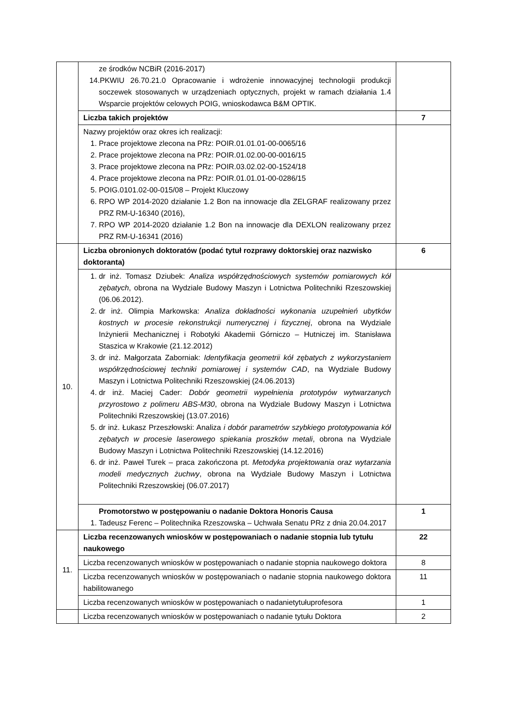| | ze środków NCBiR (2016-2017) 14.PKWIU 26.70.21.0 Opracowanie i wdrożenie innowacyjnej technologii produkcji soczewek stosowanych w urządzeniach optycznych, projekt w ramach działania 1.4 Wsparcie projektów celowych POIG, wnioskodawca B&M OPTIK. | |
| | Liczba takich projektów | 7 |
| | Nazwy projektów oraz okres ich realizacji: 1. Prace projektowe zlecona na PRz: POIR.01.01.01-00-0065/16 2. Prace projektowe zlecona na PRz: POIR.01.02.00-00-0016/15 3. Prace projektowe zlecona na PRz: POIR.03.02.02-00-1524/18 4. Prace projektowe zlecona na PRz: POIR.01.01.01-00-0286/15 5. POIG.0101.02-00-015/08 – Projekt Kluczowy 6. RPO WP 2014-2020 działanie 1.2 Bon na innowacje dla ZELGRAF realizowany przez PRZ RM-U-16340 (2016), 7. RPO WP 2014-2020 działanie 1.2 Bon na innowacje dla DEXLON realizowany przez PRZ RM-U-16341 (2016) | |
| 10. | Liczba obronionych doktoratów (podać tytuł rozprawy doktorskiej oraz nazwisko doktoranta) | 6 |
| | 1. dr inż. Tomasz Dziubek: Analiza współrzędnościowych systemów pomiarowych kół zębatych , obrona na Wydziale Budowy Maszyn i Lotnictwa Politechniki Rzeszowskiej (06.06.2012). 2. dr inż. Olimpia Markowska: Analiza dokładności wykonania uzupełnień ubytków kostnych w procesie rekonstrukcji numerycznej i fizycznej , obrona na Wydziale Inżynierii Mechanicznej i Robotyki Akademii Górniczo – Hutniczej im. Stanisława Staszica w Krakowie (21.12.2012) 3. dr inż. Małgorzata Zaborniak: Identyfikacja geometrii kół zębatych z wykorzystaniem współrzędnościowej techniki pomiarowej i systemów CAD , na Wydziale Budowy Maszyn i Lotnictwa Politechniki Rzeszowskiej (24.06.2013) 4. dr inż. Maciej Cader: Dobór geometrii wypełnienia prototypów wytwarzanych przyrostowo z polimeru ABS-M30 , obrona na Wydziale Budowy Maszyn i Lotnictwa Politechniki Rzeszowskiej (13.07.2016) 5. dr inż. Łukasz Przeszłowski: Analiza i dobór parametrów szybkiego prototypowania kół zębatych w procesie laserowego spiekania proszków metali , obrona na Wydziale Budowy Maszyn i Lotnictwa Politechniki Rzeszowskiej (14.12.2016) 6. dr inż. Paweł Turek – praca zakończona pt. Metodyka projektowania oraz wytarzania modeli medycznych żuchwy , obrona na Wydziale Budowy Maszyn i Lotnictwa Politechniki Rzeszowskiej (06.07.2017) | |
| | Promotorstwo w postępowaniu o nadanie Doktora Honoris Causa 1. Tadeusz Ferenc – Politechnika Rzeszowska – Uchwała Senatu PRz z dnia 20.04.2017 | 1 |
| 11. | Liczba recenzowanych wniosków w postępowaniach o nadanie stopnia lub tytułu naukowego | 22 |
| | Liczba recenzowanych wniosków w postępowaniach o nadanie stopnia naukowego doktora | 8 |
| | Liczba recenzowanych wniosków w postępowaniach o nadanie stopnia naukowego doktora habilitowanego | 11 |
| | Liczba recenzowanych wniosków w postępowaniach o nadanietytułuprofesora | 1 |
| | Liczba recenzowanych wniosków w postępowaniach o nadanie tytułu Doktora | 2 |